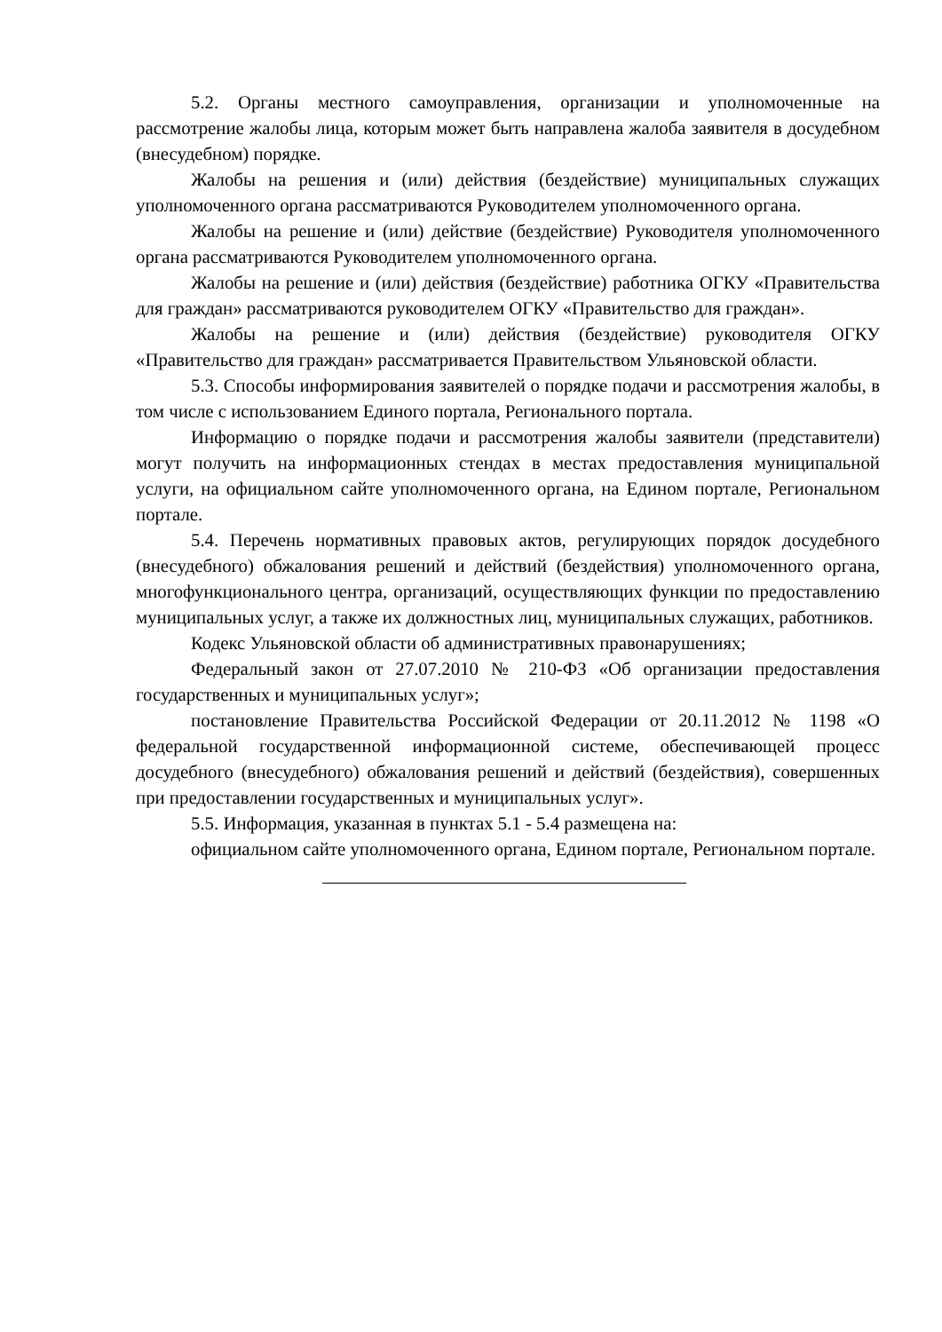5.2. Органы местного самоуправления, организации и уполномоченные на рассмотрение жалобы лица, которым может быть направлена жалоба заявителя в досудебном (внесудебном) порядке.
Жалобы на решения и (или) действия (бездействие) муниципальных служащих уполномоченного органа рассматриваются Руководителем уполномоченного органа.
Жалобы на решение и (или) действие (бездействие) Руководителя уполномоченного органа рассматриваются Руководителем уполномоченного органа.
Жалобы на решение и (или) действия (бездействие) работника ОГКУ «Правительства для граждан» рассматриваются руководителем ОГКУ «Правительство для граждан».
Жалобы на решение и (или) действия (бездействие) руководителя ОГКУ «Правительство для граждан» рассматривается Правительством Ульяновской области.
5.3. Способы информирования заявителей о порядке подачи и рассмотрения жалобы, в том числе с использованием Единого портала, Регионального портала.
Информацию о порядке подачи и рассмотрения жалобы заявители (представители) могут получить на информационных стендах в местах предоставления муниципальной услуги, на официальном сайте уполномоченного органа, на Едином портале, Региональном портале.
5.4. Перечень нормативных правовых актов, регулирующих порядок досудебного (внесудебного) обжалования решений и действий (бездействия) уполномоченного органа, многофункционального центра, организаций, осуществляющих функции по предоставлению муниципальных услуг, а также их должностных лиц, муниципальных служащих, работников.
Кодекс Ульяновской области об административных правонарушениях;
Федеральный закон от 27.07.2010 № 210-ФЗ «Об организации предоставления государственных и муниципальных услуг»;
постановление Правительства Российской Федерации от 20.11.2012 № 1198 «О федеральной государственной информационной системе, обеспечивающей процесс досудебного (внесудебного) обжалования решений и действий (бездействия), совершенных при предоставлении государственных и муниципальных услуг».
5.5. Информация, указанная в пунктах 5.1 - 5.4 размещена на:
официальном сайте уполномоченного органа, Едином портале, Региональном портале.